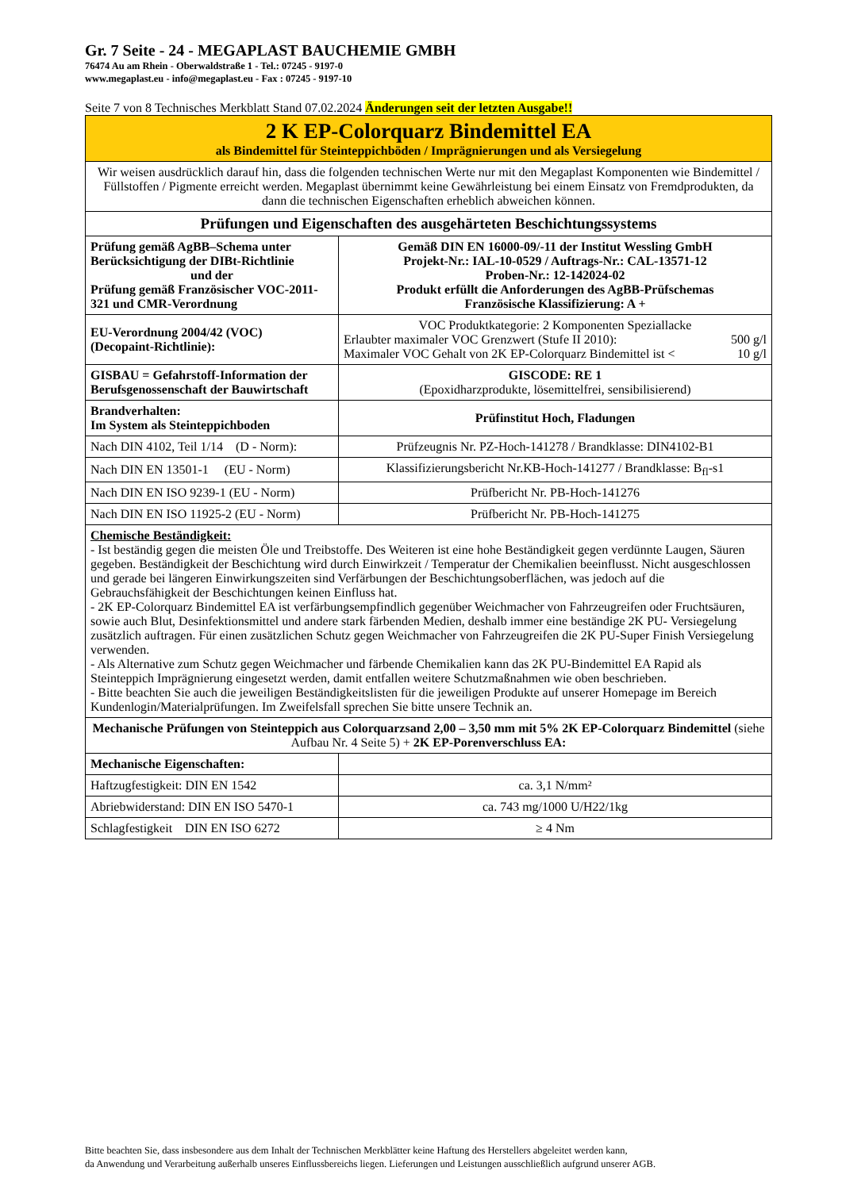Gr. 7 Seite - 24 - MEGAPLAST BAUCHEMIE GMBH
76474 Au am Rhein - Oberwaldstraße 1 - Tel.: 07245 - 9197-0
www.megaplast.eu - info@megaplast.eu - Fax : 07245 - 9197-10
Seite 7 von 8 Technisches Merkblatt Stand 07.02.2024 Änderungen seit der letzten Ausgabe!!
| 2 K EP-Colorquarz Bindemittel EA als Bindemittel für Steinteppichböden / Imprägnierungen und als Versiegelung | |
| Wir weisen ausdrücklich darauf hin, dass die folgenden technischen Werte nur mit den Megaplast Komponenten wie Bindemittel / Füllstoffen / Pigmente erreicht werden. Megaplast übernimmt keine Gewährleistung bei einem Einsatz von Fremdprodukten, da dann die technischen Eigenschaften erheblich abweichen können. | |
| Prüfungen und Eigenschaften des ausgehärteten Beschichtungssystems | |
| Prüfung gemäß AgBB–Schema unter Berücksichtigung der DIBt-Richtlinie und der Prüfung gemäß Französischer VOC-2011-321 und CMR-Verordnung | Gemäß DIN EN 16000-09/-11 der Institut Wessling GmbH Projekt-Nr.: IAL-10-0529 / Auftrags-Nr.: CAL-13571-12 Proben-Nr.: 12-142024-02 Produkt erfüllt die Anforderungen des AgBB-Prüfschemas Französische Klassifizierung: A + |
| EU-Verordnung 2004/42 (VOC) (Decopaint-Richtlinie): | VOC Produktkategorie: 2 Komponenten Speziallacke Erlaubter maximaler VOC Grenzwert (Stufe II 2010): 500 g/l Maximaler VOC Gehalt von 2K EP-Colorquarz Bindemittel ist < 10 g/l |
| GISBAU = Gefahrstoff-Information der Berufsgenossenschaft der Bauwirtschaft | GISCODE: RE 1 (Epoxidharzprodukte, lösemittelfrei, sensibilisierend) |
| Brandverhalten: Im System als Steinteppichboden | Prüfinstitut Hoch, Fladungen |
| Nach DIN 4102, Teil 1/14 (D - Norm): | Prüfzeugnis Nr. PZ-Hoch-141278 / Brandklasse: DIN4102-B1 |
| Nach DIN EN 13501-1 (EU - Norm) | Klassifizierungsbericht Nr.KB-Hoch-141277 / Brandklasse: B<sub>fl</sub>-s1 |
| Nach DIN EN ISO 9239-1 (EU - Norm) | Prüfbericht Nr. PB-Hoch-141276 |
| Nach DIN EN ISO 11925-2 (EU - Norm) | Prüfbericht Nr. PB-Hoch-141275 |
| Chemische Beständigkeit: - Ist beständig gegen die meisten Öle und Treibstoffe. Des Weiteren ist eine hohe Beständigkeit gegen verdünnte Laugen, Säuren gegeben. Beständigkeit der Beschichtung wird durch Einwirkzeit / Temperatur der Chemikalien beeinflusst. Nicht ausgeschlossen und gerade bei längeren Einwirkungszeiten sind Verfärbungen der Beschichtungsoberflächen, was jedoch auf die Gebrauchsfähigkeit der Beschichtungen keinen Einfluss hat. - 2K EP-Colorquarz Bindemittel EA ist verfärbungsempfindlich gegenüber Weichmacher von Fahrzeugreifen oder Fruchtsäuren, sowie auch Blut, Desinfektionsmittel und andere stark färbenden Medien, deshalb immer eine beständige 2K PU- Versiegelung zusätzlich auftragen. Für einen zusätzlichen Schutz gegen Weichmacher von Fahrzeugreifen die 2K PU-Super Finish Versiegelung verwenden. - Als Alternative zum Schutz gegen Weichmacher und färbende Chemikalien kann das 2K PU-Bindemittel EA Rapid als Steinteppich Imprägnierung eingesetzt werden, damit entfallen weitere Schutzmaßnahmen wie oben beschrieben. - Bitte beachten Sie auch die jeweiligen Beständigkeitslisten für die jeweiligen Produkte auf unserer Homepage im Bereich Kundenlogin/Materialprüfungen. Im Zweifelsfall sprechen Sie bitte unsere Technik an. | |
| Mechanische Prüfungen von Steinteppich aus Colorquarzsand 2,00 – 3,50 mm mit 5% 2K EP-Colorquarz Bindemittel (siehe Aufbau Nr. 4 Seite 5) + 2K EP-Porenverschluss EA: | |
| Mechanische Eigenschaften: | |
| Haftzugfestigkeit: DIN EN 1542 | ca. 3,1 N/mm² |
| Abriebwiderstand: DIN EN ISO 5470-1 | ca. 743 mg/1000 U/H22/1kg |
| Schlagfestigkeit DIN EN ISO 6272 | ≥ 4 Nm |
Bitte beachten Sie, dass insbesondere aus dem Inhalt der Technischen Merkblätter keine Haftung des Herstellers abgeleitet werden kann,
da Anwendung und Verarbeitung außerhalb unseres Einflussbereichs liegen. Lieferungen und Leistungen ausschließlich aufgrund unserer AGB.